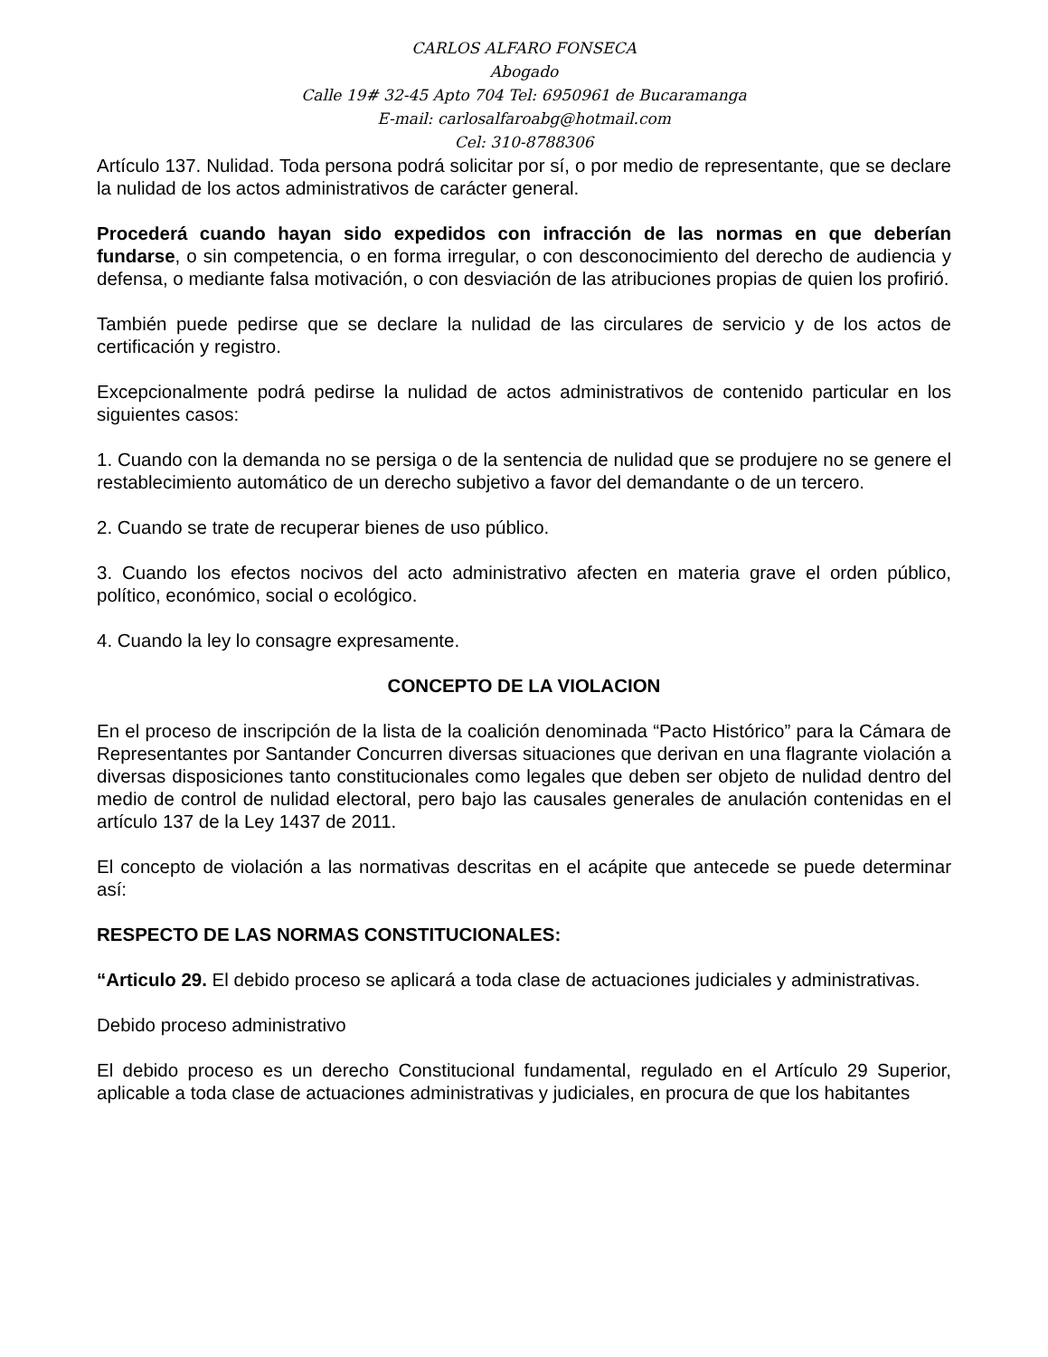CARLOS ALFARO FONSECA
Abogado
Calle 19# 32-45 Apto 704 Tel: 6950961 de Bucaramanga
E-mail: carlosalfaroabg@hotmail.com
Cel: 310-8788306
Artículo 137. Nulidad. Toda persona podrá solicitar por sí, o por medio de representante, que se declare la nulidad de los actos administrativos de carácter general.
Procederá cuando hayan sido expedidos con infracción de las normas en que deberían fundarse, o sin competencia, o en forma irregular, o con desconocimiento del derecho de audiencia y defensa, o mediante falsa motivación, o con desviación de las atribuciones propias de quien los profirió.
También puede pedirse que se declare la nulidad de las circulares de servicio y de los actos de certificación y registro.
Excepcionalmente podrá pedirse la nulidad de actos administrativos de contenido particular en los siguientes casos:
1. Cuando con la demanda no se persiga o de la sentencia de nulidad que se produjere no se genere el restablecimiento automático de un derecho subjetivo a favor del demandante o de un tercero.
2. Cuando se trate de recuperar bienes de uso público.
3. Cuando los efectos nocivos del acto administrativo afecten en materia grave el orden público, político, económico, social o ecológico.
4. Cuando la ley lo consagre expresamente.
CONCEPTO DE LA VIOLACION
En el proceso de inscripción de la lista de la coalición denominada “Pacto Histórico” para la Cámara de Representantes por Santander Concurren diversas situaciones que derivan en una flagrante violación a diversas disposiciones tanto constitucionales como legales que deben ser objeto de nulidad dentro del medio de control de nulidad electoral, pero bajo las causales generales de anulación contenidas en el artículo 137 de la Ley 1437 de 2011.
El concepto de violación a las normativas descritas en el acápite que antecede se puede determinar así:
RESPECTO DE LAS NORMAS CONSTITUCIONALES:
“Articulo 29. El debido proceso se aplicará a toda clase de actuaciones judiciales y administrativas.
Debido proceso administrativo
El debido proceso es un derecho Constitucional fundamental, regulado en el Artículo 29 Superior, aplicable a toda clase de actuaciones administrativas y judiciales, en procura de que los habitantes